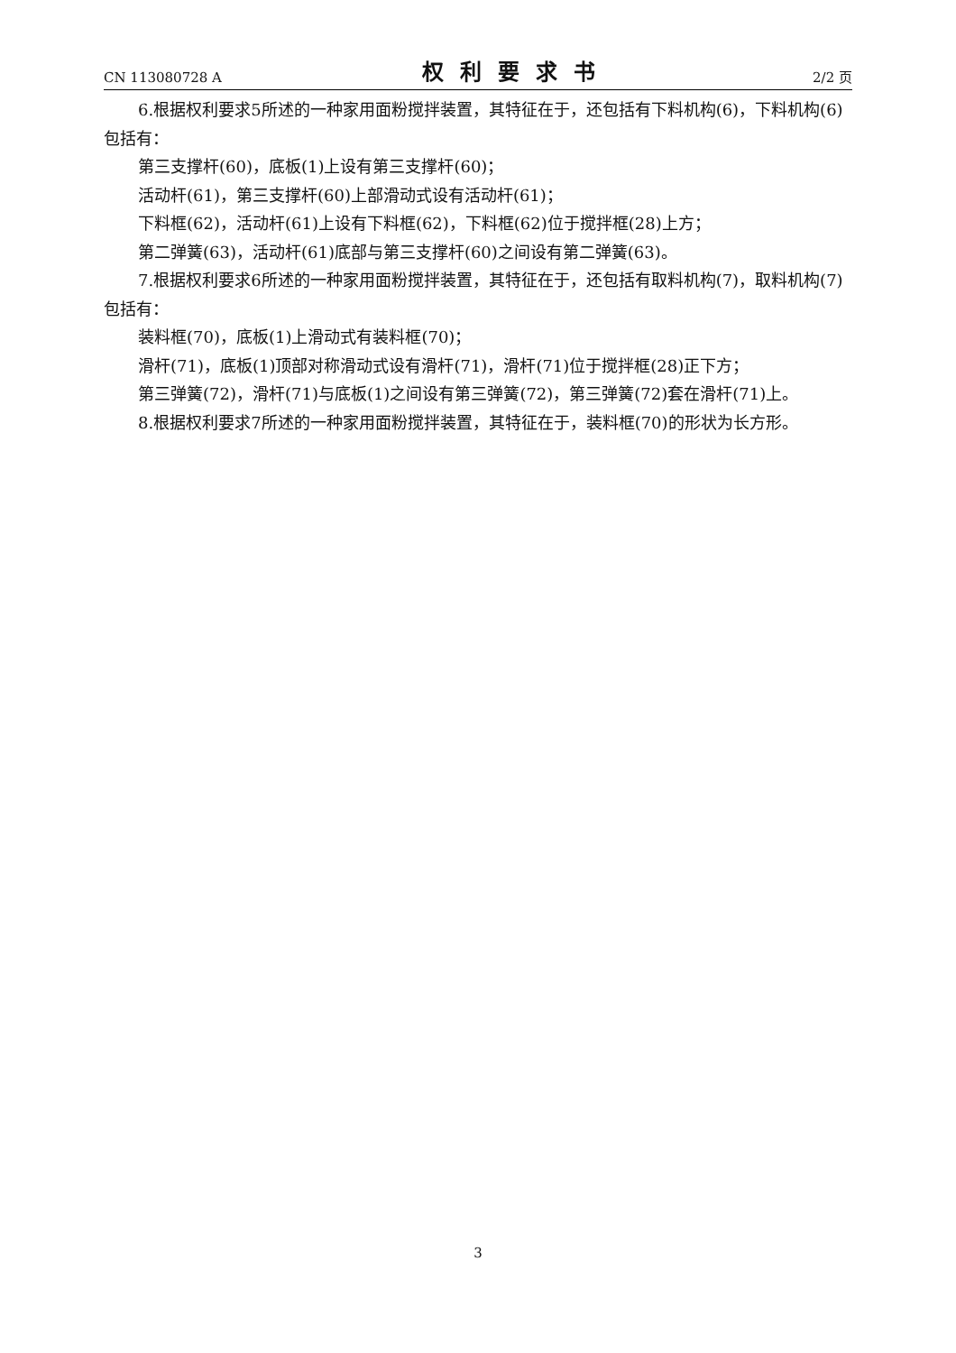CN 113080728 A 权利要求书 2/2 页
6.根据权利要求5所述的一种家用面粉搅拌装置，其特征在于，还包括有下料机构(6)，下料机构(6)包括有：
第三支撑杆(60)，底板(1)上设有第三支撑杆(60)；
活动杆(61)，第三支撑杆(60)上部滑动式设有活动杆(61)；
下料框(62)，活动杆(61)上设有下料框(62)，下料框(62)位于搅拌框(28)上方；
第二弹簧(63)，活动杆(61)底部与第三支撑杆(60)之间设有第二弹簧(63)。
7.根据权利要求6所述的一种家用面粉搅拌装置，其特征在于，还包括有取料机构(7)，取料机构(7)包括有：
装料框(70)，底板(1)上滑动式有装料框(70)；
滑杆(71)，底板(1)顶部对称滑动式设有滑杆(71)，滑杆(71)位于搅拌框(28)正下方；
第三弹簧(72)，滑杆(71)与底板(1)之间设有第三弹簧(72)，第三弹簧(72)套在滑杆(71)上。
8.根据权利要求7所述的一种家用面粉搅拌装置，其特征在于，装料框(70)的形状为长方形。
3